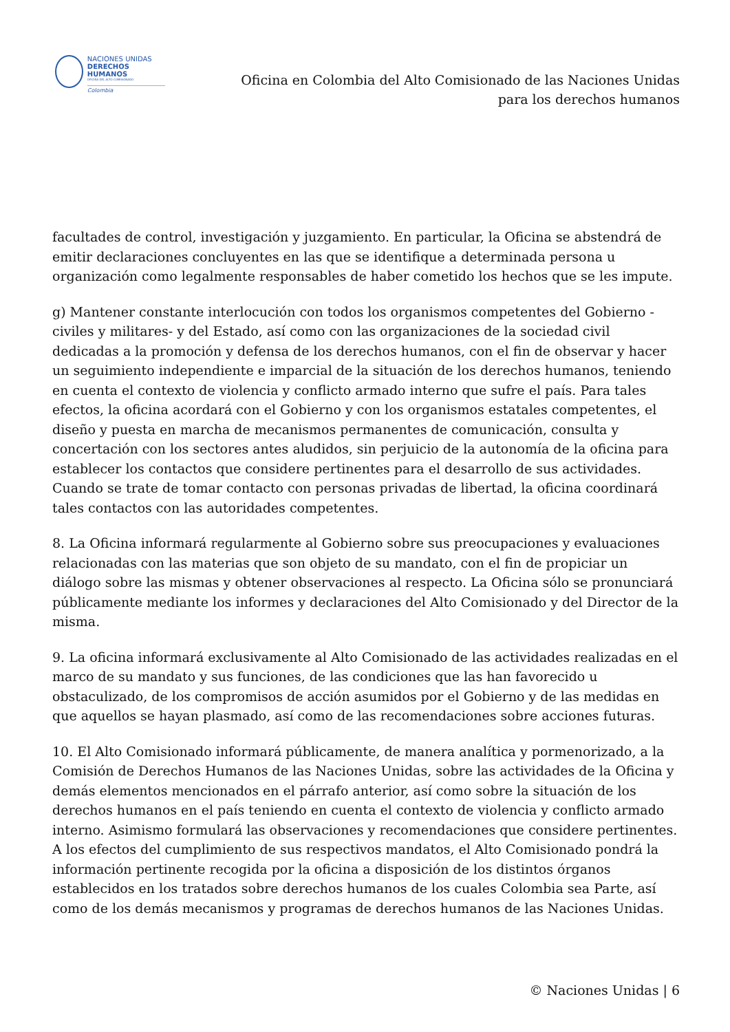NACIONES UNIDAS
DERECHOS HUMANOS
OFICINA DEL ALTO COMISIONADO
Colombia
Oficina en Colombia del Alto Comisionado de las Naciones Unidas
para los derechos humanos
facultades de control, investigación y juzgamiento. En particular, la Oficina se abstendrá de emitir declaraciones concluyentes en las que se identifique a determinada persona u organización como legalmente responsables de haber cometido los hechos que se les impute.
g) Mantener constante interlocución con todos los organismos competentes del Gobierno -civiles y militares- y del Estado, así como con las organizaciones de la sociedad civil dedicadas a la promoción y defensa de los derechos humanos, con el fin de observar y hacer un seguimiento independiente e imparcial de la situación de los derechos humanos, teniendo en cuenta el contexto de violencia y conflicto armado interno que sufre el país. Para tales efectos, la oficina acordará con el Gobierno y con los organismos estatales competentes, el diseño y puesta en marcha de mecanismos permanentes de comunicación, consulta y concertación con los sectores antes aludidos, sin perjuicio de la autonomía de la oficina para establecer los contactos que considere pertinentes para el desarrollo de sus actividades. Cuando se trate de tomar contacto con personas privadas de libertad, la oficina coordinará tales contactos con las autoridades competentes.
8. La Oficina informará regularmente al Gobierno sobre sus preocupaciones y evaluaciones relacionadas con las materias que son objeto de su mandato, con el fin de propiciar un diálogo sobre las mismas y obtener observaciones al respecto. La Oficina sólo se pronunciará públicamente mediante los informes y declaraciones del Alto Comisionado y del Director de la misma.
9. La oficina informará exclusivamente al Alto Comisionado de las actividades realizadas en el marco de su mandato y sus funciones, de las condiciones que las han favorecido u obstaculizado, de los compromisos de acción asumidos por el Gobierno y de las medidas en que aquellos se hayan plasmado, así como de las recomendaciones sobre acciones futuras.
10. El Alto Comisionado informará públicamente, de manera analítica y pormenorizado, a la Comisión de Derechos Humanos de las Naciones Unidas, sobre las actividades de la Oficina y demás elementos mencionados en el párrafo anterior, así como sobre la situación de los derechos humanos en el país teniendo en cuenta el contexto de violencia y conflicto armado interno. Asimismo formulará las observaciones y recomendaciones que considere pertinentes. A los efectos del cumplimiento de sus respectivos mandatos, el Alto Comisionado pondrá la información pertinente recogida por la oficina a disposición de los distintos órganos establecidos en los tratados sobre derechos humanos de los cuales Colombia sea Parte, así como de los demás mecanismos y programas de derechos humanos de las Naciones Unidas.
© Naciones Unidas | 6